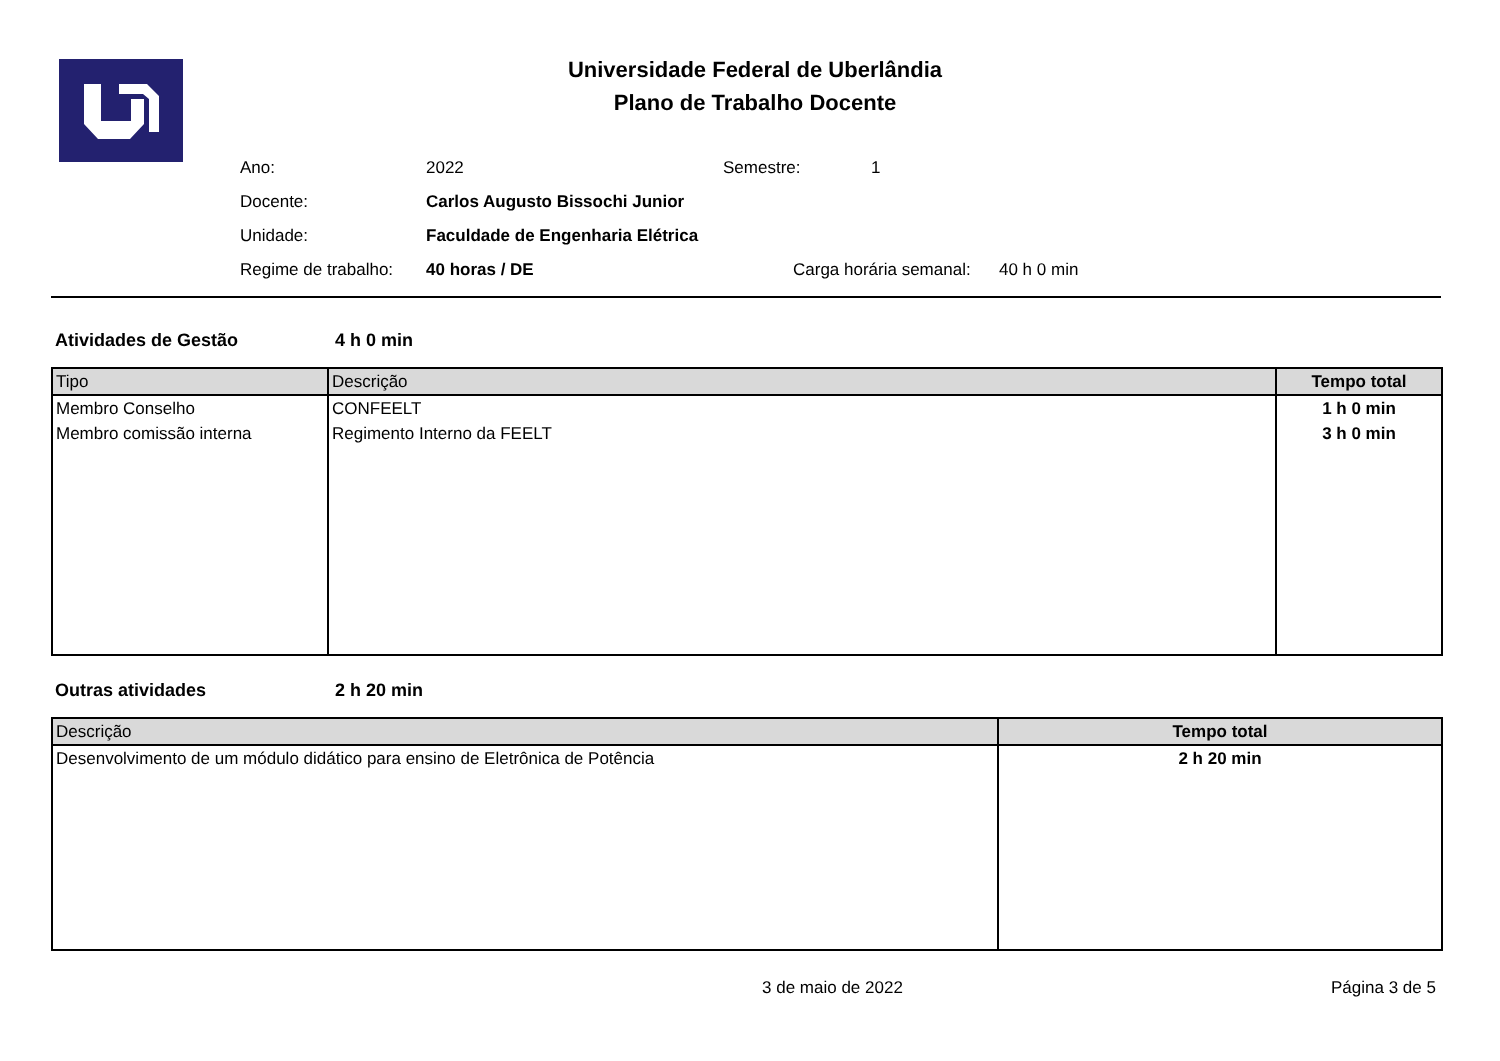Universidade Federal de Uberlândia
Plano de Trabalho Docente
| Ano: | 2022 | Semestre: | 1 |
| Docente: | Carlos Augusto Bissochi Junior | | |
| Unidade: | Faculdade de Engenharia Elétrica | | |
| Regime de trabalho: | 40 horas / DE | Carga horária semanal: 40 h 0 min | |
Atividades de Gestão 4 h 0 min
| Tipo | Descrição | Tempo total |
| --- | --- | --- |
| Membro Conselho | CONFEELT | 1 h 0 min |
| Membro comissão interna | Regimento Interno da FEELT | 3 h 0 min |
Outras atividades 2 h 20 min
| Descrição | Tempo total |
| --- | --- |
| Desenvolvimento de um módulo didático para ensino de Eletrônica de Potência | 2 h 20 min |
3 de maio de 2022 Página 3 de 5